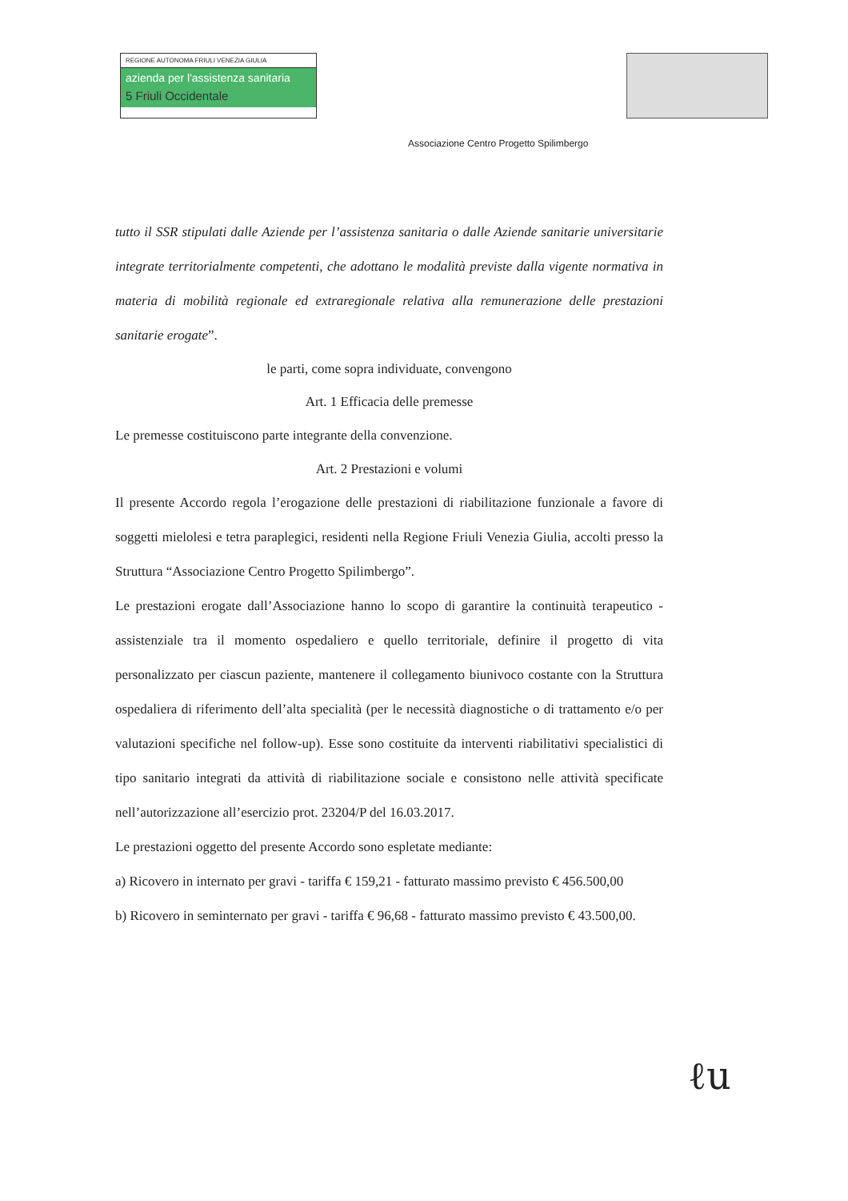REGIONE AUTONOMA FRIULI VENEZIA GIULIA
azienda per l'assistenza sanitaria
5 Friuli Occidentale
Associazione Centro Progetto Spilimbergo
tutto il SSR stipulati dalle Aziende per l’assistenza sanitaria o dalle Aziende sanitarie universitarie integrate territorialmente competenti, che adottano le modalità previste dalla vigente normativa in materia di mobilità regionale ed extraregionale relativa alla remunerazione delle prestazioni sanitarie erogate”.
le parti, come sopra individuate, convengono
Art. 1 Efficacia delle premesse
Le premesse costituiscono parte integrante della convenzione.
Art. 2 Prestazioni e volumi
Il presente Accordo regola l’erogazione delle prestazioni di riabilitazione funzionale a favore di soggetti mielolesi e tetra paraplegici, residenti nella Regione Friuli Venezia Giulia, accolti presso la Struttura “Associazione Centro Progetto Spilimbergo”.
Le prestazioni erogate dall’Associazione hanno lo scopo di garantire la continuità terapeutico - assistenziale tra il momento ospedaliero e quello territoriale, definire il progetto di vita personalizzato per ciascun paziente, mantenere il collegamento biunivoco costante con la Struttura ospedaliera di riferimento dell’alta specialità (per le necessità diagnostiche o di trattamento e/o per valutazioni specifiche nel follow-up). Esse sono costituite da interventi riabilitativi specialistici di tipo sanitario integrati da attività di riabilitazione sociale e consistono nelle attività specificate nell’autorizzazione all’esercizio prot. 23204/P del 16.03.2017.
Le prestazioni oggetto del presente Accordo sono espletate mediante:
a) Ricovero in internato per gravi - tariffa € 159,21 - fatturato massimo previsto € 456.500,00
b) Ricovero in seminternato per gravi - tariffa € 96,68 - fatturato massimo previsto € 43.500,00.
ℓu